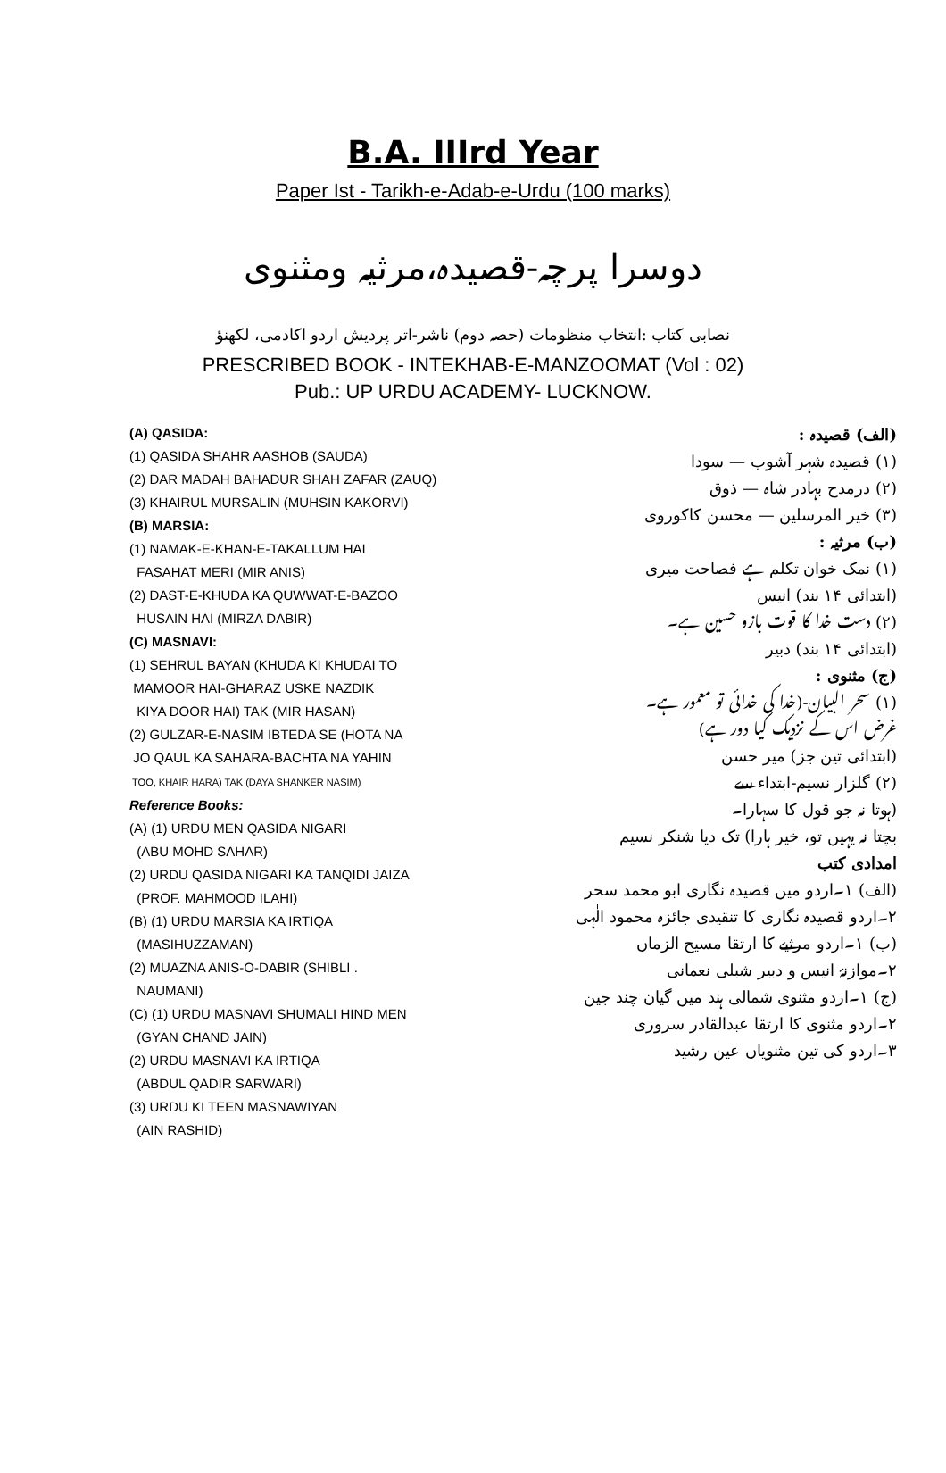B.A. IIIrd Year
Paper Ist - Tarikh-e-Adab-e-Urdu (100 marks)
دوسرا پرچہ-قصیدہ،مرثیہ ومثنوی
نصابی کتاب :انتخاب منظومات (حصہ دوم) ناشر-اتر پردیش اردو اکادمی، لکھنؤ
PRESCRIBED BOOK - INTEKHAB-E-MANZOOMAT (Vol : 02)
Pub.: UP URDU ACADEMY- LUCKNOW.
(A) QASIDA:
(1) QASIDA SHAHR AASHOB (SAUDA)
(2) DAR MADAH BAHADUR SHAH ZAFAR (ZAUQ)
(3) KHAIRUL MURSALIN (MUHSIN KAKORVI)
(B) MARSIA:
(1) NAMAK-E-KHAN-E-TAKALLUM HAI
FASAHAT MERI (MIR ANIS)
(2) DAST-E-KHUDA KA QUWWAT-E-BAZOO
HUSAIN HAI (MIRZA DABIR)
(C) MASNAVI:
(1) SEHRUL BAYAN (KHUDA KI KHUDAI TO
MAMOOR HAI-GHARAZ USKE NAZDIK
KIYA DOOR HAI) TAK (MIR HASAN)
(2) GULZAR-E-NASIM IBTEDA SE (HOTA NA
JO QAUL KA SAHARA-BACHTA NA YAHIN
TOO, KHAIR HARA) TAK (DAYA SHANKER NASIM)
Reference Books:
(A) (1) URDU MEN QASIDA NIGARI
(ABU MOHD SAHAR)
(2) URDU QASIDA NIGARI KA TANQIDI JAIZA
(PROF. MAHMOOD ILAHI)
(B) (1) URDU MARSIA KA IRTIQA
(MASIHUZZAMAN)
(2) MUAZNA ANIS-O-DABIR (SHIBLI .
NAUMANI)
(C) (1) URDU MASNAVI SHUMALI HIND MEN
(GYAN CHAND JAIN)
(2) URDU MASNAVI KA IRTIQA
(ABDUL QADIR SARWARI)
(3) URDU KI TEEN MASNAWIYAN
(AIN RASHID)
(الف) قصیدہ :
(۱) قصیدہ شہر آشوب — سودا
(۲) درمدح بہادر شاہ — ذوق
(۳) خیر المرسلین — محسن کاکوروی
(ب) مرثیہ :
(۱) نمک خوان تکلم ہے فصاحت میری
(ابتدائی ۱۴ بند) انیس
(۲) دست خدا کا قوت بازو حسین ہے۔
(ابتدائی ۱۴ بند) دبیر
(ج) مثنوی :
(۱) سحر البیان-(خدا کی خدائی تو معمور ہے۔
غرض اس کے نزدیک کیا دور ہے)
(ابتدائی تین جز) میر حسن
(۲) گلزار نسیم-ابتداء سے
(ہوتا نہ جو قول کا سہارا۔
بچتا نہ یہیں تو، خیر ہارا) تک دیا شنکر نسیم
امدادی کتب
(الف) ۱۔اردو میں قصیدہ نگاری ابو محمد سحر
۲۔اردو قصیدہ نگاری کا تنقیدی جائزہ محمود الٰہی
(ب) ۱۔اردو مرثیے کا ارتقا مسیح الزماں
۲۔موازنۂ انیس و دبیر شبلی نعمانی
(ج) ۱۔اردو مثنوی شمالی ہند میں گیان چند جین
۲۔اردو مثنوی کا ارتقا عبدالقادر سروری
۳۔اردو کی تین مثنویاں عین رشید